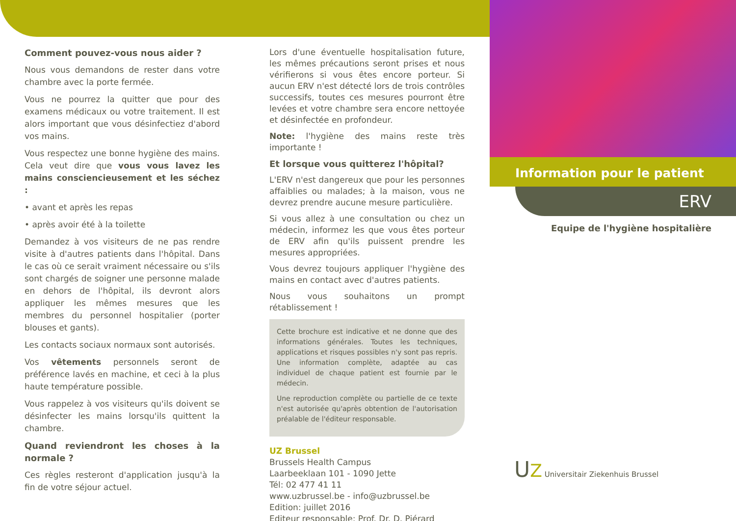Comment pouvez-vous nous aider ?
Nous vous demandons de rester dans votre chambre avec la porte fermée.
Vous ne pourrez la quitter que pour des examens médicaux ou votre traitement. Il est alors important que vous désinfectiez d'abord vos mains.
Vous respectez une bonne hygiène des mains. Cela veut dire que vous vous lavez les mains consciencieusement et les séchez :
• avant et après les repas
• après avoir été à la toilette
Demandez à vos visiteurs de ne pas rendre visite à d'autres patients dans l'hôpital. Dans le cas où ce serait vraiment nécessaire ou s'ils sont chargés de soigner une personne malade en dehors de l'hôpital, ils devront alors appliquer les mêmes mesures que les membres du personnel hospitalier (porter blouses et gants).
Les contacts sociaux normaux sont autorisés.
Vos vêtements personnels seront de préférence lavés en machine, et ceci à la plus haute température possible.
Vous rappelez à vos visiteurs qu'ils doivent se désinfecter les mains lorsqu'ils quittent la chambre.
Quand reviendront les choses à la normale ?
Ces règles resteront d'application jusqu'à la fin de votre séjour actuel.
Lors d'une éventuelle hospitalisation future, les mêmes précautions seront prises et nous vérifierons si vous êtes encore porteur. Si aucun ERV n'est détecté lors de trois contrôles successifs, toutes ces mesures pourront être levées et votre chambre sera encore nettoyée et désinfectée en profondeur.
Note: l'hygiène des mains reste très importante !
Et lorsque vous quitterez l'hôpital?
L'ERV n'est dangereux que pour les personnes affaiblies ou malades; à la maison, vous ne devrez prendre aucune mesure particulière.
Si vous allez à une consultation ou chez un médecin, informez les que vous êtes porteur de ERV afin qu'ils puissent prendre les mesures appropriées.
Vous devrez toujours appliquer l'hygiène des mains en contact avec d'autres patients.
Nous vous souhaitons un prompt rétablissement !
Cette brochure est indicative et ne donne que des informations générales. Toutes les techniques, applications et risques possibles n'y sont pas repris. Une information complète, adaptée au cas individuel de chaque patient est fournie par le médecin.
Une reproduction complète ou partielle de ce texte n'est autorisée qu'après obtention de l'autorisation préalable de l'éditeur responsable.
UZ Brussel
Brussels Health Campus
Laarbeeklaan 101 - 1090 Jette
Tél: 02 477 41 11
www.uzbrussel.be - info@uzbrussel.be
Edition: juillet 2016
Editeur responsable: Prof. Dr. D. Piérard
Information pour le patient
ERV
Equipe de l'hygiène hospitalière
UZ Universitair Ziekenhuis Brussel